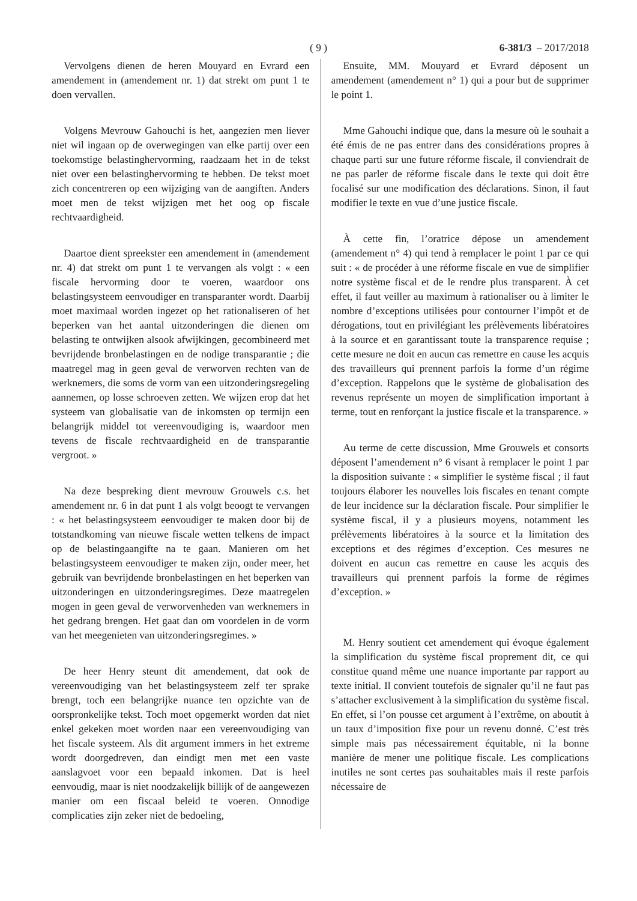( 9 ) 6-381/3 – 2017/2018
Vervolgens dienen de heren Mouyard en Evrard een amendement in (amendement nr. 1) dat strekt om punt 1 te doen vervallen.
Volgens Mevrouw Gahouchi is het, aangezien men liever niet wil ingaan op de overwegingen van elke partij over een toekomstige belastinghervorming, raadzaam het in de tekst niet over een belastinghervorming te hebben. De tekst moet zich concentreren op een wijziging van de aangiften. Anders moet men de tekst wijzigen met het oog op fiscale rechtvaardigheid.
Daartoe dient spreekster een amendement in (amendement nr. 4) dat strekt om punt 1 te vervangen als volgt : « een fiscale hervorming door te voeren, waardoor ons belastingsysteem eenvoudiger en transparanter wordt. Daarbij moet maximaal worden ingezet op het rationaliseren of het beperken van het aantal uitzonderingen die dienen om belasting te ontwijken alsook afwijkingen, gecombineerd met bevrijdende bronbelastingen en de nodige transparantie ; die maatregel mag in geen geval de verworven rechten van de werknemers, die soms de vorm van een uitzonderingsregeling aannemen, op losse schroeven zetten. We wijzen erop dat het systeem van globalisatie van de inkomsten op termijn een belangrijk middel tot vereenvoudiging is, waardoor men tevens de fiscale rechtvaardigheid en de transparantie vergroot. »
Na deze bespreking dient mevrouw Grouwels c.s. het amendement nr. 6 in dat punt 1 als volgt beoogt te vervangen : « het belastingsysteem eenvoudiger te maken door bij de totstandkoming van nieuwe fiscale wetten telkens de impact op de belastingaangifte na te gaan. Manieren om het belastingsysteem eenvoudiger te maken zijn, onder meer, het gebruik van bevrijdende bronbelastingen en het beperken van uitzonderingen en uitzonderingsregimes. Deze maatregelen mogen in geen geval de verworvenheden van werknemers in het gedrang brengen. Het gaat dan om voordelen in de vorm van het meegenieten van uitzonderingsregimes. »
De heer Henry steunt dit amendement, dat ook de vereenvoudiging van het belastingsysteem zelf ter sprake brengt, toch een belangrijke nuance ten opzichte van de oorspronkelijke tekst. Toch moet opgemerkt worden dat niet enkel gekeken moet worden naar een vereenvoudiging van het fiscale systeem. Als dit argument immers in het extreme wordt doorgedreven, dan eindigt men met een vaste aanslagvoet voor een bepaald inkomen. Dat is heel eenvoudig, maar is niet noodzakelijk billijk of de aangewezen manier om een fiscaal beleid te voeren. Onnodige complicaties zijn zeker niet de bedoeling,
Ensuite, MM. Mouyard et Evrard déposent un amendement (amendement n° 1) qui a pour but de supprimer le point 1.
Mme Gahouchi indique que, dans la mesure où le souhait a été émis de ne pas entrer dans des considérations propres à chaque parti sur une future réforme fiscale, il conviendrait de ne pas parler de réforme fiscale dans le texte qui doit être focalisé sur une modification des déclarations. Sinon, il faut modifier le texte en vue d’une justice fiscale.
À cette fin, l’oratrice dépose un amendement (amendement n° 4) qui tend à remplacer le point 1 par ce qui suit : « de procéder à une réforme fiscale en vue de simplifier notre système fiscal et de le rendre plus transparent. À cet effet, il faut veiller au maximum à rationaliser ou à limiter le nombre d’exceptions utilisées pour contourner l’impôt et de dérogations, tout en privilégiant les prélèvements libératoires à la source et en garantissant toute la transparence requise ; cette mesure ne doit en aucun cas remettre en cause les acquis des travailleurs qui prennent parfois la forme d’un régime d’exception. Rappelons que le système de globalisation des revenus représente un moyen de simplification important à terme, tout en renforçant la justice fiscale et la transparence. »
Au terme de cette discussion, Mme Grouwels et consorts déposent l’amendement n° 6 visant à remplacer le point 1 par la disposition suivante : « simplifier le système fiscal ; il faut toujours élaborer les nouvelles lois fiscales en tenant compte de leur incidence sur la déclaration fiscale. Pour simplifier le système fiscal, il y a plusieurs moyens, notamment les prélèvements libératoires à la source et la limitation des exceptions et des régimes d’exception. Ces mesures ne doivent en aucun cas remettre en cause les acquis des travailleurs qui prennent parfois la forme de régimes d’exception. »
M. Henry soutient cet amendement qui évoque également la simplification du système fiscal proprement dit, ce qui constitue quand même une nuance importante par rapport au texte initial. Il convient toutefois de signaler qu’il ne faut pas s’attacher exclusivement à la simplification du système fiscal. En effet, si l’on pousse cet argument à l’extrême, on aboutit à un taux d’imposition fixe pour un revenu donné. C’est très simple mais pas nécessairement équitable, ni la bonne manière de mener une politique fiscale. Les complications inutiles ne sont certes pas souhaitables mais il reste parfois nécessaire de